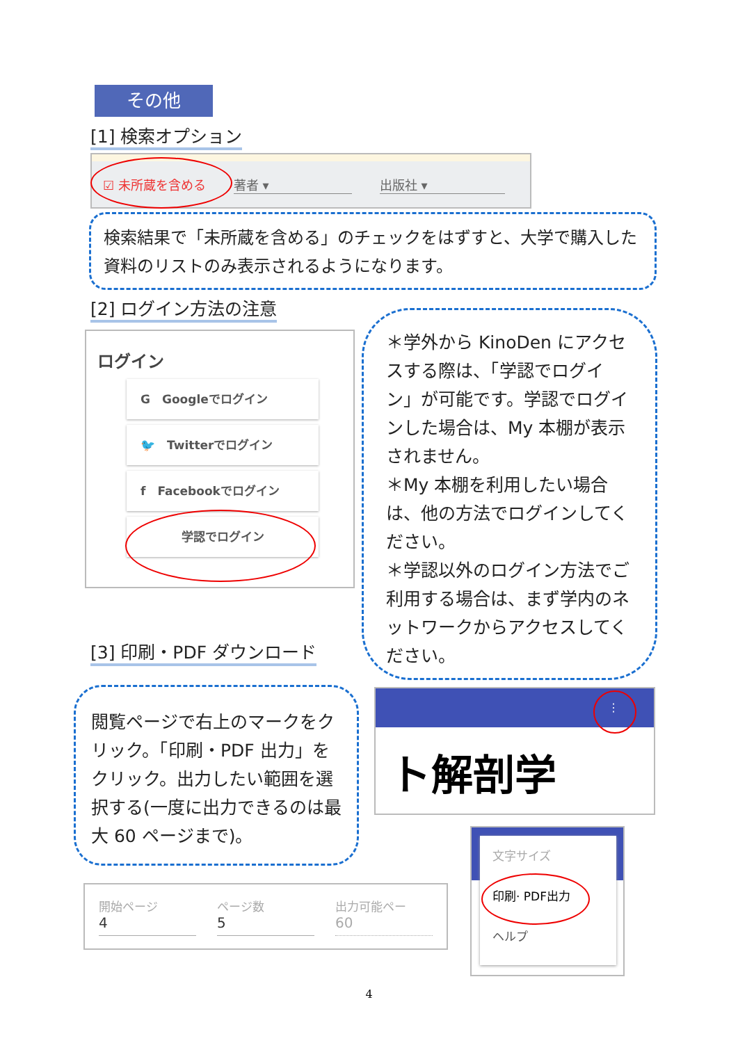その他
[1] 検索オプション
☑ 未所蔵を含める 著者 ▾ 出版社 ▾
検索結果で「未所蔵を含める」のチェックをはずすと、大学で購入した資料のリストのみ表示されるようになります。
[2] ログイン方法の注意
ログイン
G　Googleでログイン
🐦　Twitterでログイン
f　Facebookでログイン
学認でログイン
＊学外から KinoDen にアクセスする際は、「学認でログイン」が可能です。学認でログインした場合は、My 本棚が表示されません。
＊My 本棚を利用したい場合は、他の方法でログインしてください。
＊学認以外のログイン方法でご利用する場合は、まず学内のネットワークからアクセスしてください。
[3] 印刷・PDF ダウンロード
閲覧ページで右上のマークをクリック。「印刷・PDF 出力」をクリック。出力したい範囲を選択する(一度に出力できるのは最大 60 ページまで)。
⋮
ト解剖学
文字サイズ
印刷· PDF出力
ヘルプ
開始ページ
4
ページ数
5
出力可能ペー
60
4